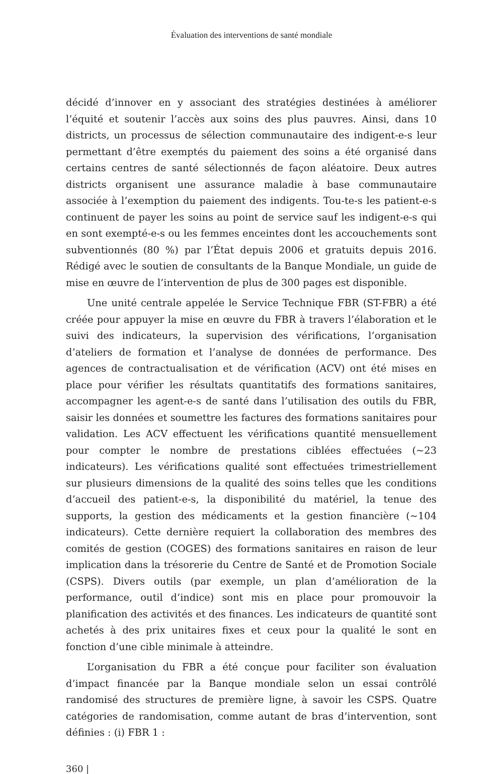Évaluation des interventions de santé mondiale
décidé d’innover en y associant des stratégies destinées à améliorer l’équité et soutenir l’accès aux soins des plus pauvres. Ainsi, dans 10 districts, un processus de sélection communautaire des indigent-e-s leur permettant d’être exemptés du paiement des soins a été organisé dans certains centres de santé sélectionnés de façon aléatoire. Deux autres districts organisent une assurance maladie à base communautaire associée à l’exemption du paiement des indigents. Tou-te-s les patient-e-s continuent de payer les soins au point de service sauf les indigent-e-s qui en sont exempté-e-s ou les femmes enceintes dont les accouchements sont subventionnés (80 %) par l’État depuis 2006 et gratuits depuis 2016. Rédigé avec le soutien de consultants de la Banque Mondiale, un guide de mise en œuvre de l’intervention de plus de 300 pages est disponible.
Une unité centrale appelée le Service Technique FBR (ST-FBR) a été créée pour appuyer la mise en œuvre du FBR à travers l’élaboration et le suivi des indicateurs, la supervision des vérifications, l’organisation d’ateliers de formation et l’analyse de données de performance. Des agences de contractualisation et de vérification (ACV) ont été mises en place pour vérifier les résultats quantitatifs des formations sanitaires, accompagner les agent-e-s de santé dans l’utilisation des outils du FBR, saisir les données et soumettre les factures des formations sanitaires pour validation. Les ACV effectuent les vérifications quantité mensuellement pour compter le nombre de prestations ciblées effectuées (~23 indicateurs). Les vérifications qualité sont effectuées trimestriellement sur plusieurs dimensions de la qualité des soins telles que les conditions d’accueil des patient-e-s, la disponibilité du matériel, la tenue des supports, la gestion des médicaments et la gestion financière (~104 indicateurs). Cette dernière requiert la collaboration des membres des comités de gestion (COGES) des formations sanitaires en raison de leur implication dans la trésorerie du Centre de Santé et de Promotion Sociale (CSPS). Divers outils (par exemple, un plan d’amélioration de la performance, outil d’indice) sont mis en place pour promouvoir la planification des activités et des finances. Les indicateurs de quantité sont achetés à des prix unitaires fixes et ceux pour la qualité le sont en fonction d’une cible minimale à atteindre.
L’organisation du FBR a été conçue pour faciliter son évaluation d’impact financée par la Banque mondiale selon un essai contrôlé randomisé des structures de première ligne, à savoir les CSPS. Quatre catégories de randomisation, comme autant de bras d’intervention, sont définies : (i) FBR 1 :
360 |